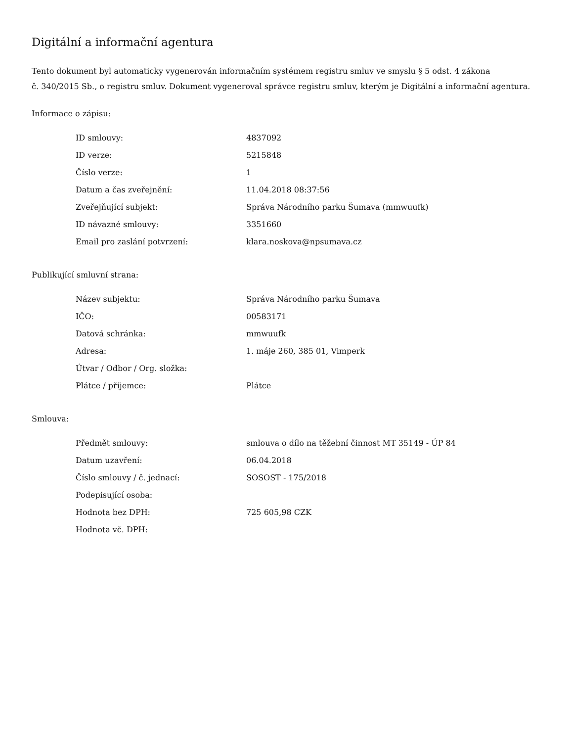Digitální a informační agentura
Tento dokument byl automaticky vygenerován informačním systémem registru smluv ve smyslu § 5 odst. 4 zákona
č. 340/2015 Sb., o registru smluv. Dokument vygeneroval správce registru smluv, kterým je Digitální a informační agentura.
Informace o zápisu:
| ID smlouvy: | 4837092 |
| ID verze: | 5215848 |
| Číslo verze: | 1 |
| Datum a čas zveřejnění: | 11.04.2018 08:37:56 |
| Zveřejňující subjekt: | Správa Národního parku Šumava (mmwuufk) |
| ID návazné smlouvy: | 3351660 |
| Email pro zaslání potvrzení: | klara.noskova@npsumava.cz |
Publikující smluvní strana:
| Název subjektu: | Správa Národního parku Šumava |
| IČO: | 00583171 |
| Datová schránka: | mmwuufk |
| Adresa: | 1. máje 260, 385 01, Vimperk |
| Útvar / Odbor / Org. složka: | |
| Plátce / příjemce: | Plátce |
Smlouva:
| Předmět smlouvy: | smlouva o dílo na těžební činnost MT 35149 - ÚP 84 |
| Datum uzavření: | 06.04.2018 |
| Číslo smlouvy / č. jednací: | SOSOST - 175/2018 |
| Podepisující osoba: | |
| Hodnota bez DPH: | 725 605,98 CZK |
| Hodnota vč. DPH: | |